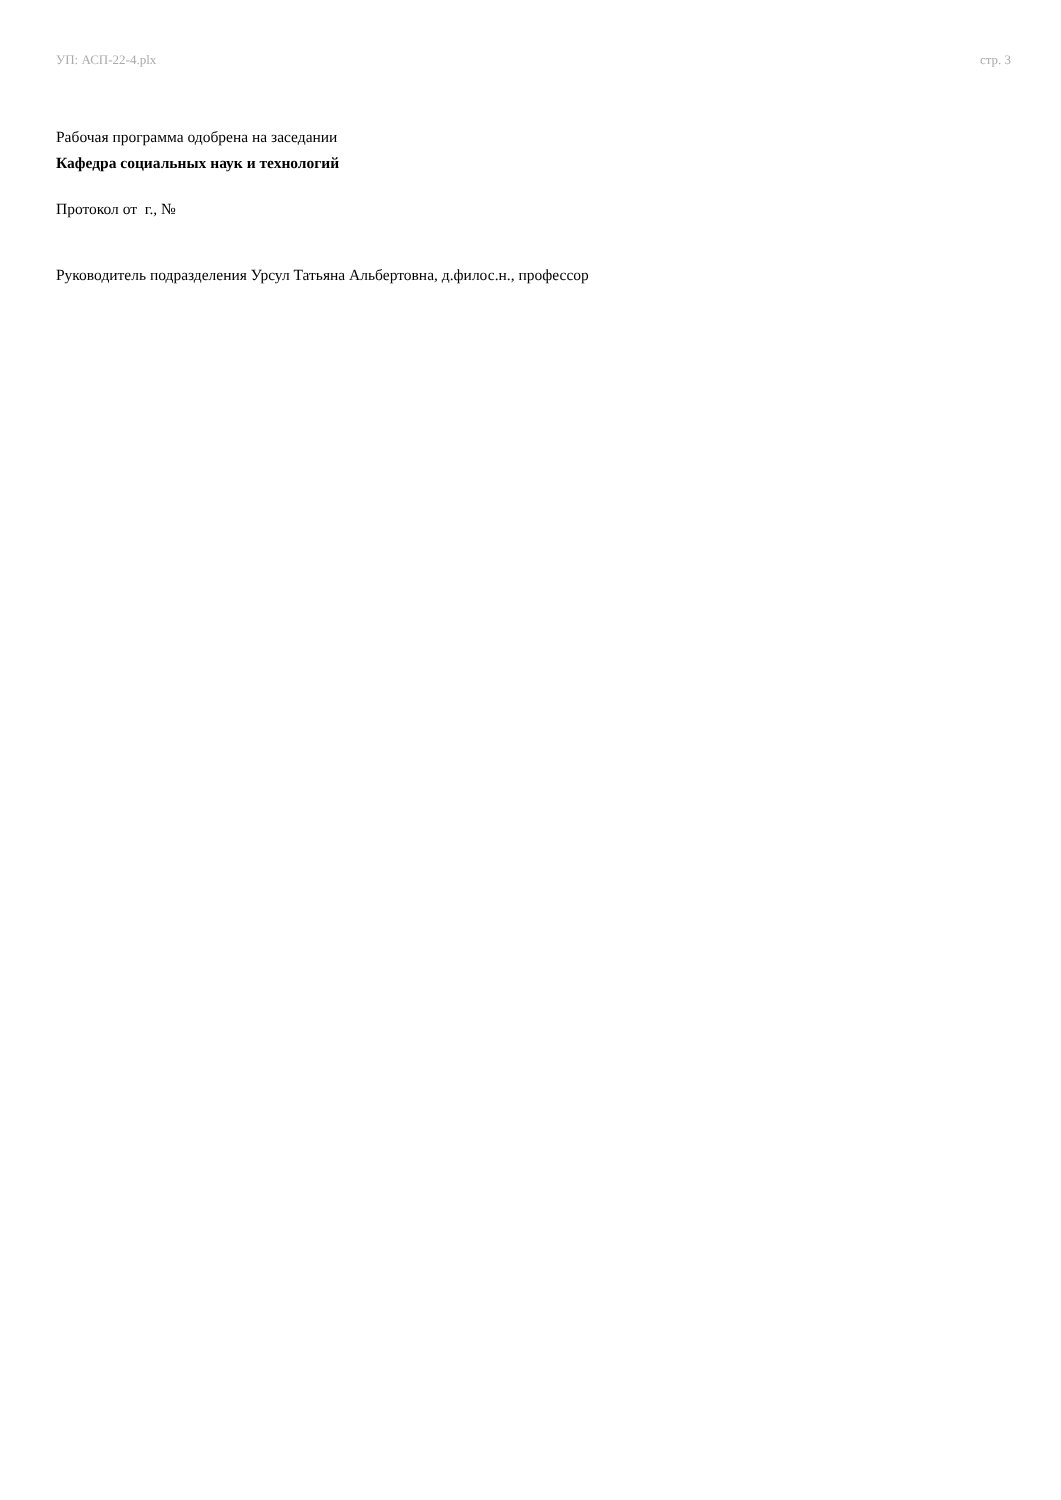УП: АСП-22-4.plx стр. 3
Рабочая программа одобрена на заседании
Кафедра социальных наук и технологий
Протокол от г., №
Руководитель подразделения Урсул Татьяна Альбертовна, д.филос.н., профессор